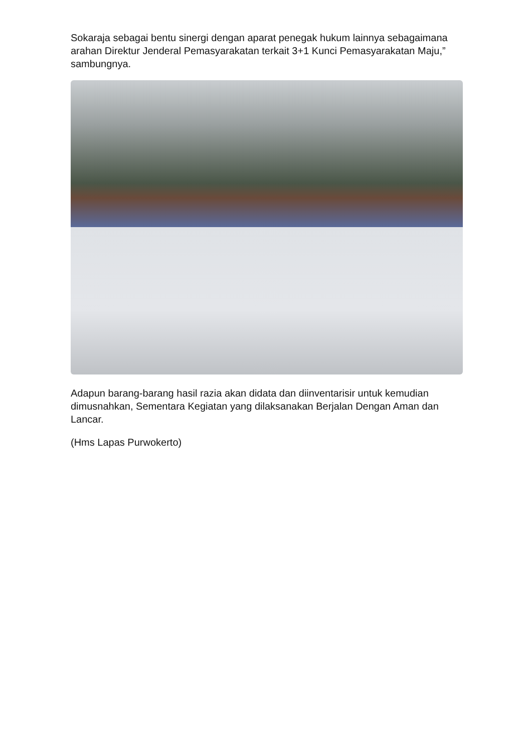Sokaraja sebagai bentu sinergi dengan aparat penegak hukum lainnya sebagaimana arahan Direktur Jenderal Pemasyarakatan terkait 3+1 Kunci Pemasyarakatan Maju,” sambungnya.
Adapun barang-barang hasil razia akan didata dan diinventarisir untuk kemudian dimusnahkan, Sementara Kegiatan yang dilaksanakan Berjalan Dengan Aman dan Lancar.
(Hms Lapas Purwokerto)